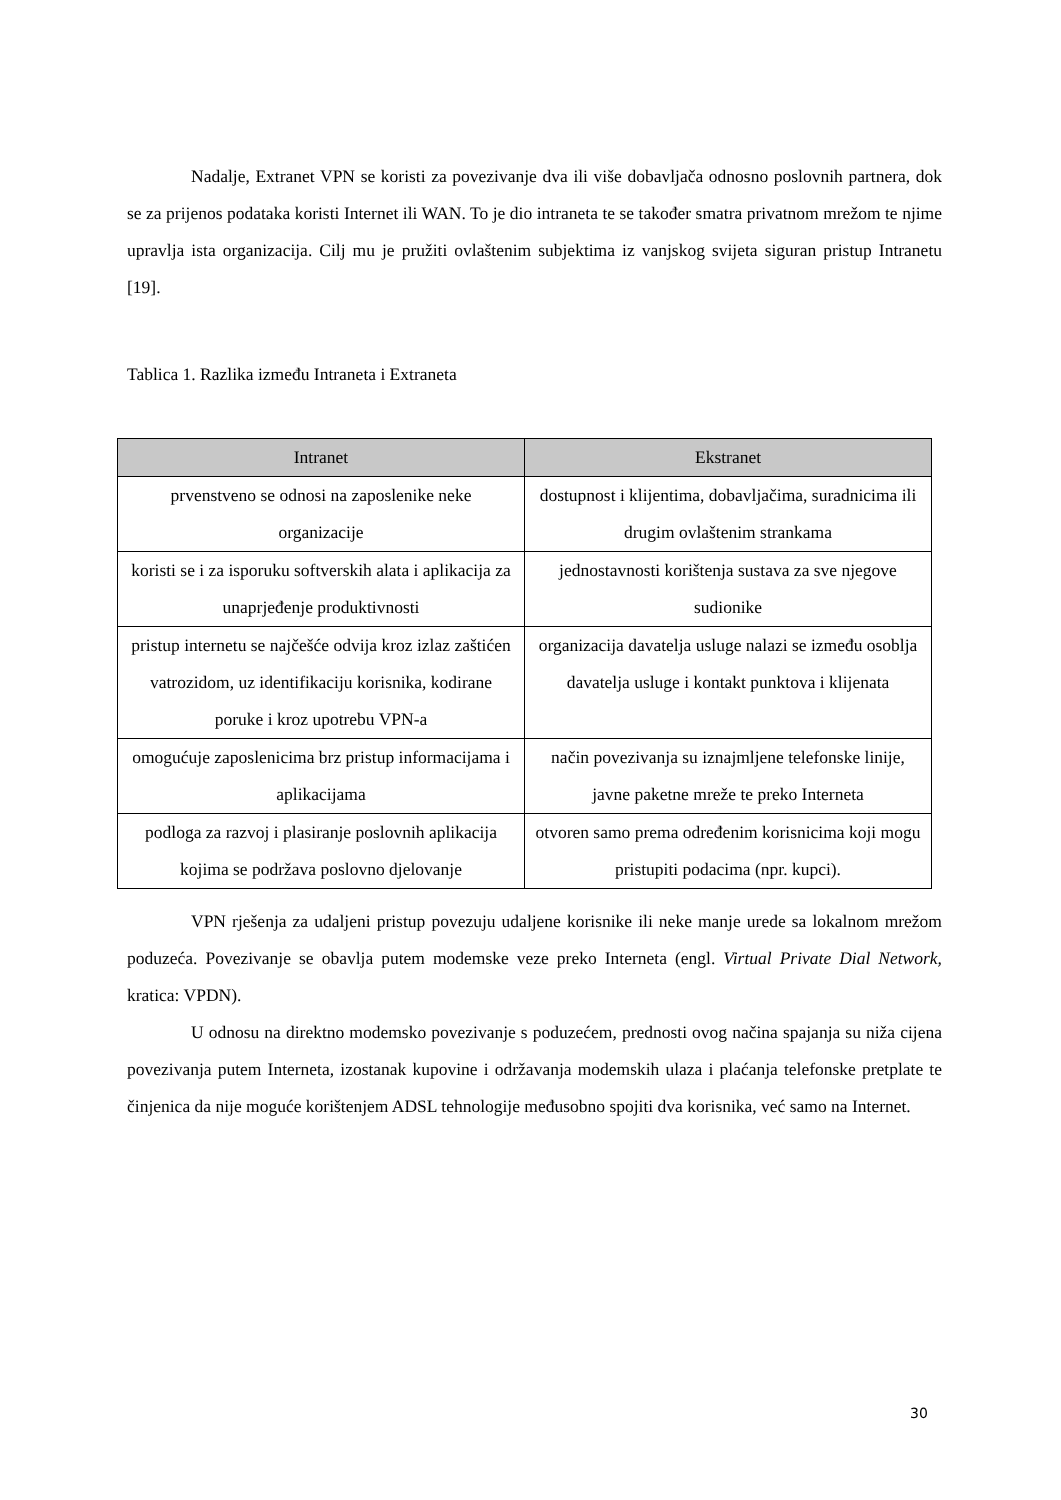Nadalje, Extranet VPN se koristi za povezivanje dva ili više dobavljača odnosno poslovnih partnera, dok se za prijenos podataka koristi Internet ili WAN. To je dio intraneta te se također smatra privatnom mrežom te njime upravlja ista organizacija. Cilj mu je pružiti ovlaštenim subjektima iz vanjskog svijeta siguran pristup Intranetu [19].
Tablica 1. Razlika između Intraneta i Extraneta
| Intranet | Ekstranet |
| --- | --- |
| prvenstveno se odnosi na zaposlenike neke organizacije | dostupnost i klijentima, dobavljačima, suradnicima ili drugim ovlaštenim strankama |
| koristi se i za isporuku softverskih alata i aplikacija za unaprjeđenje produktivnosti | jednostavnosti korištenja sustava za sve njegove sudionike |
| pristup internetu se najčešće odvija kroz izlaz zaštićen vatrozidom, uz identifikaciju korisnika, kodirane poruke i kroz upotrebu VPN-a | organizacija davatelja usluge nalazi se između osoblja davatelja usluge i kontakt punktova i klijenata |
| omogućuje zaposlenicima brz pristup informacijama i aplikacijama | način povezivanja su iznajmljene telefonske linije, javne paketne mreže te preko Interneta |
| podloga za razvoj i plasiranje poslovnih aplikacija kojima se podržava poslovno djelovanje | otvoren samo prema određenim korisnicima koji mogu pristupiti podacima (npr. kupci). |
VPN rješenja za udaljeni pristup povezuju udaljene korisnike ili neke manje urede sa lokalnom mrežom poduzeća. Povezivanje se obavlja putem modemske veze preko Interneta (engl. Virtual Private Dial Network, kratica: VPDN).
U odnosu na direktno modemsko povezivanje s poduzećem, prednosti ovog načina spajanja su niža cijena povezivanja putem Interneta, izostanak kupovine i održavanja modemskih ulaza i plaćanja telefonske pretplate te činjenica da nije moguće korištenjem ADSL tehnologije međusobno spojiti dva korisnika, već samo na Internet.
30